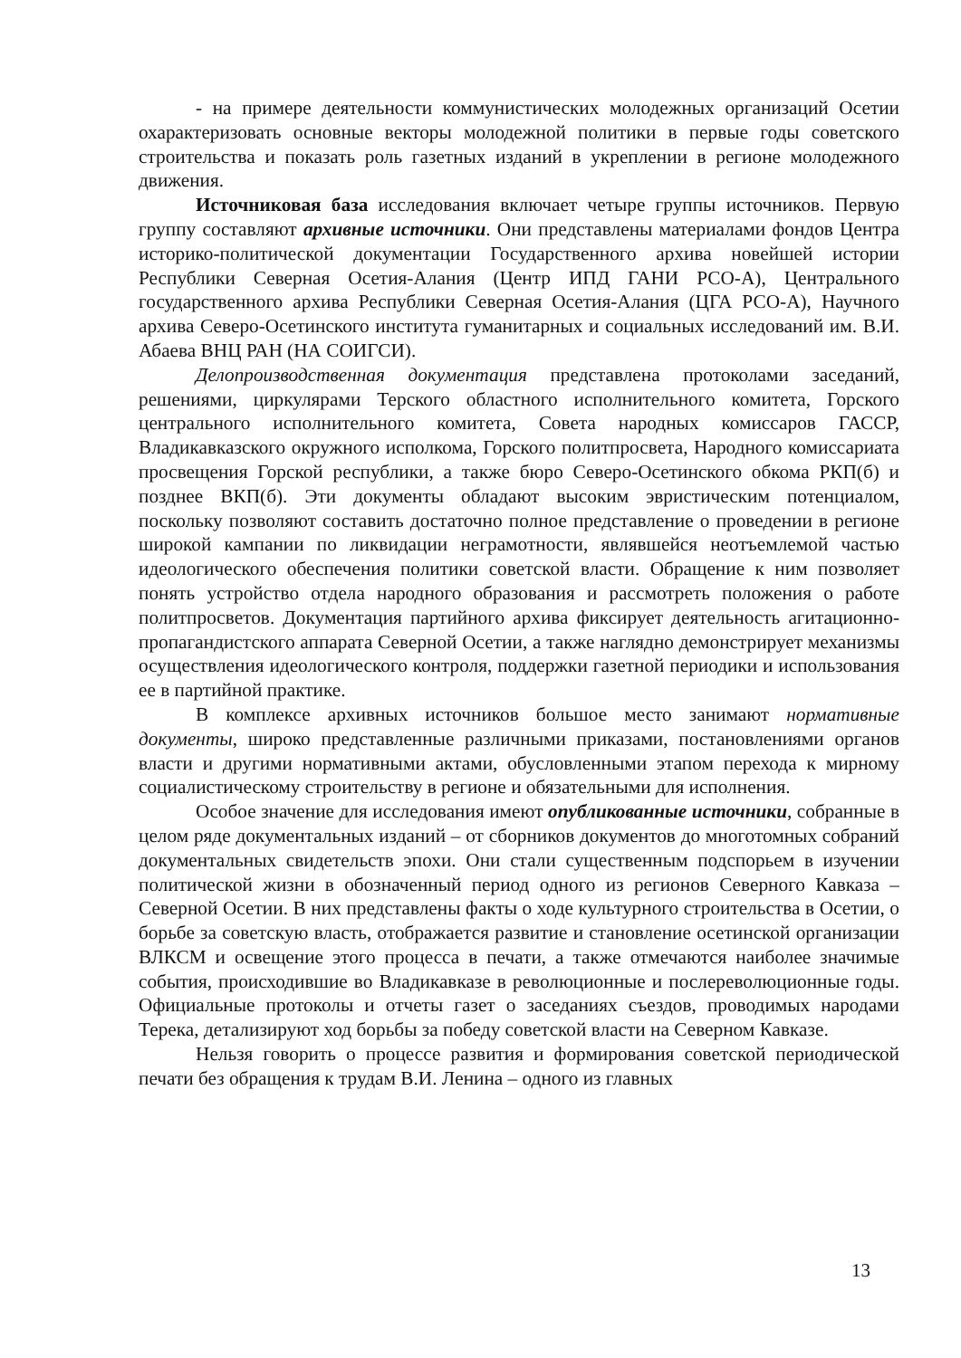- на примере деятельности коммунистических молодежных организаций Осетии охарактеризовать основные векторы молодежной политики в первые годы советского строительства и показать роль газетных изданий в укреплении в регионе молодежного движения.
Источниковая база исследования включает четыре группы источников. Первую группу составляют архивные источники. Они представлены материалами фондов Центра историко-политической документации Государственного архива новейшей истории Республики Северная Осетия-Алания (Центр ИПД ГАНИ РСО-А), Центрального государственного архива Республики Северная Осетия-Алания (ЦГА РСО-А), Научного архива Северо-Осетинского института гуманитарных и социальных исследований им. В.И. Абаева ВНЦ РАН (НА СОИГСИ).
Делопроизводственная документация представлена протоколами заседаний, решениями, циркулярами Терского областного исполнительного комитета, Горского центрального исполнительного комитета, Совета народных комиссаров ГАССР, Владикавказского окружного исполкома, Горского политпросвета, Народного комиссариата просвещения Горской республики, а также бюро Северо-Осетинского обкома РКП(б) и позднее ВКП(б). Эти документы обладают высоким эвристическим потенциалом, поскольку позволяют составить достаточно полное представление о проведении в регионе широкой кампании по ликвидации неграмотности, являвшейся неотъемлемой частью идеологического обеспечения политики советской власти. Обращение к ним позволяет понять устройство отдела народного образования и рассмотреть положения о работе политпросветов. Документация партийного архива фиксирует деятельность агитационно-пропагандистского аппарата Северной Осетии, а также наглядно демонстрирует механизмы осуществления идеологического контроля, поддержки газетной периодики и использования ее в партийной практике.
В комплексе архивных источников большое место занимают нормативные документы, широко представленные различными приказами, постановлениями органов власти и другими нормативными актами, обусловленными этапом перехода к мирному социалистическому строительству в регионе и обязательными для исполнения.
Особое значение для исследования имеют опубликованные источники, собранные в целом ряде документальных изданий – от сборников документов до многотомных собраний документальных свидетельств эпохи. Они стали существенным подспорьем в изучении политической жизни в обозначенный период одного из регионов Северного Кавказа – Северной Осетии. В них представлены факты о ходе культурного строительства в Осетии, о борьбе за советскую власть, отображается развитие и становление осетинской организации ВЛКСМ и освещение этого процесса в печати, а также отмечаются наиболее значимые события, происходившие во Владикавказе в революционные и послереволюционные годы. Официальные протоколы и отчеты газет о заседаниях съездов, проводимых народами Терека, детализируют ход борьбы за победу советской власти на Северном Кавказе.
Нельзя говорить о процессе развития и формирования советской периодической печати без обращения к трудам В.И. Ленина – одного из главных
13